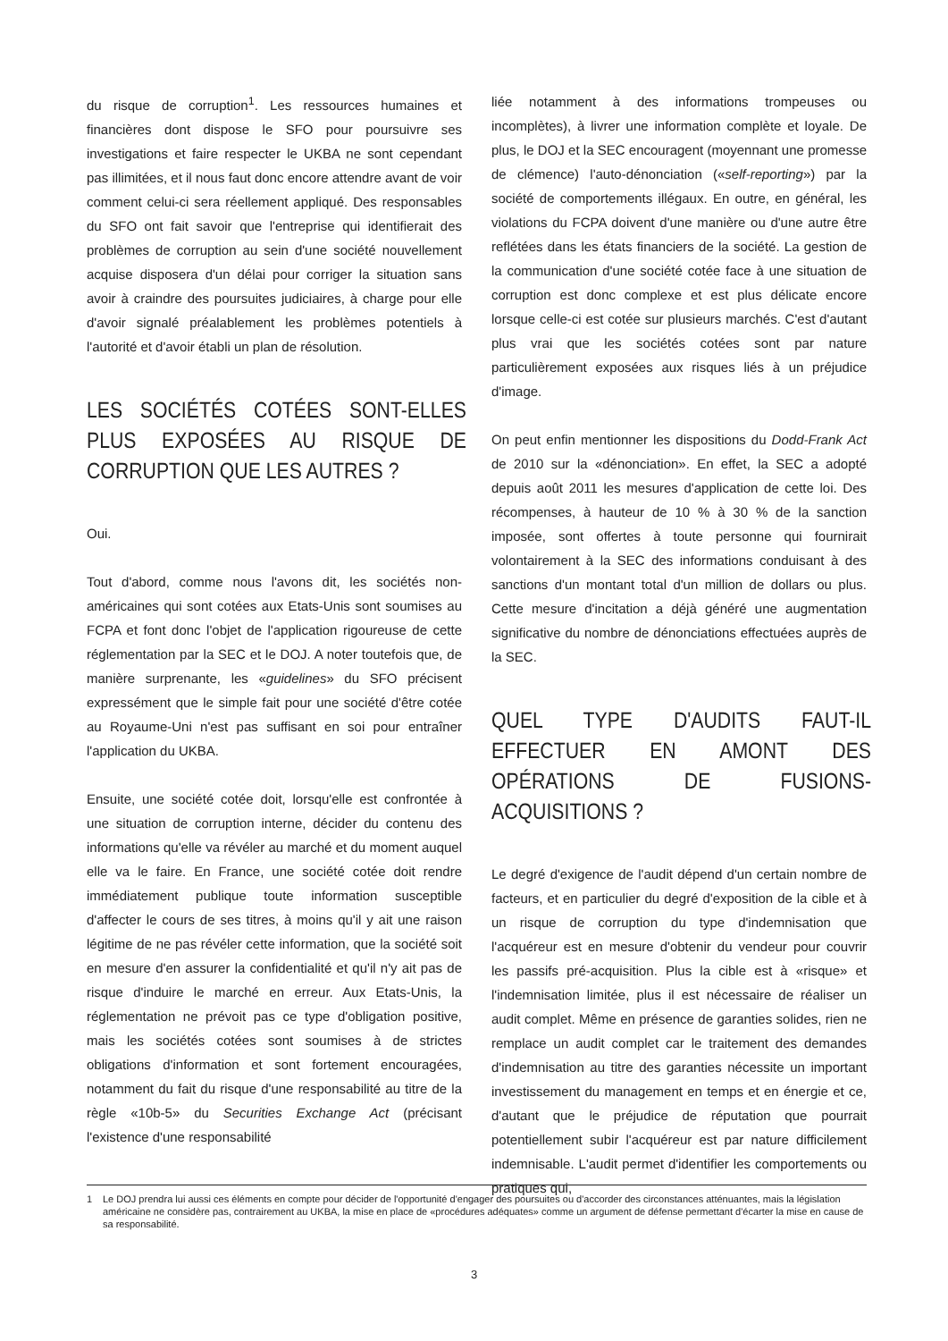du risque de corruption<sup>1</sup>. Les ressources humaines et financières dont dispose le SFO pour poursuivre ses investigations et faire respecter le UKBA ne sont cependant pas illimitées, et il nous faut donc encore attendre avant de voir comment celui-ci sera réellement appliqué. Des responsables du SFO ont fait savoir que l'entreprise qui identifierait des problèmes de corruption au sein d'une société nouvellement acquise disposera d'un délai pour corriger la situation sans avoir à craindre des poursuites judiciaires, à charge pour elle d'avoir signalé préalablement les problèmes potentiels à l'autorité et d'avoir établi un plan de résolution.
LES SOCIÉTÉS COTÉES SONT-ELLES PLUS EXPOSÉES AU RISQUE DE CORRUPTION QUE LES AUTRES ?
Oui.
Tout d'abord, comme nous l'avons dit, les sociétés non-américaines qui sont cotées aux Etats-Unis sont soumises au FCPA et font donc l'objet de l'application rigoureuse de cette réglementation par la SEC et le DOJ. A noter toutefois que, de manière surprenante, les «guidelines» du SFO précisent expressément que le simple fait pour une société d'être cotée au Royaume-Uni n'est pas suffisant en soi pour entraîner l'application du UKBA.
Ensuite, une société cotée doit, lorsqu'elle est confrontée à une situation de corruption interne, décider du contenu des informations qu'elle va révéler au marché et du moment auquel elle va le faire. En France, une société cotée doit rendre immédiatement publique toute information susceptible d'affecter le cours de ses titres, à moins qu'il y ait une raison légitime de ne pas révéler cette information, que la société soit en mesure d'en assurer la confidentialité et qu'il n'y ait pas de risque d'induire le marché en erreur. Aux Etats-Unis, la réglementation ne prévoit pas ce type d'obligation positive, mais les sociétés cotées sont soumises à de strictes obligations d'information et sont fortement encouragées, notamment du fait du risque d'une responsabilité au titre de la règle «10b-5» du Securities Exchange Act (précisant l'existence d'une responsabilité
liée notamment à des informations trompeuses ou incomplètes), à livrer une information complète et loyale. De plus, le DOJ et la SEC encouragent (moyennant une promesse de clémence) l'auto-dénonciation («self-reporting») par la société de comportements illégaux. En outre, en général, les violations du FCPA doivent d'une manière ou d'une autre être reflétées dans les états financiers de la société. La gestion de la communication d'une société cotée face à une situation de corruption est donc complexe et est plus délicate encore lorsque celle-ci est cotée sur plusieurs marchés. C'est d'autant plus vrai que les sociétés cotées sont par nature particulièrement exposées aux risques liés à un préjudice d'image.
On peut enfin mentionner les dispositions du Dodd-Frank Act de 2010 sur la «dénonciation». En effet, la SEC a adopté depuis août 2011 les mesures d'application de cette loi. Des récompenses, à hauteur de 10 % à 30 % de la sanction imposée, sont offertes à toute personne qui fournirait volontairement à la SEC des informations conduisant à des sanctions d'un montant total d'un million de dollars ou plus. Cette mesure d'incitation a déjà généré une augmentation significative du nombre de dénonciations effectuées auprès de la SEC.
QUEL TYPE D'AUDITS FAUT-IL EFFECTUER EN AMONT DES OPÉRATIONS DE FUSIONS-ACQUISITIONS ?
Le degré d'exigence de l'audit dépend d'un certain nombre de facteurs, et en particulier du degré d'exposition de la cible et à un risque de corruption du type d'indemnisation que l'acquéreur est en mesure d'obtenir du vendeur pour couvrir les passifs pré-acquisition. Plus la cible est à «risque» et l'indemnisation limitée, plus il est nécessaire de réaliser un audit complet. Même en présence de garanties solides, rien ne remplace un audit complet car le traitement des demandes d'indemnisation au titre des garanties nécessite un important investissement du management en temps et en énergie et ce, d'autant que le préjudice de réputation que pourrait potentiellement subir l'acquéreur est par nature difficilement indemnisable. L'audit permet d'identifier les comportements ou pratiques qui,
1 Le DOJ prendra lui aussi ces éléments en compte pour décider de l'opportunité d'engager des poursuites ou d'accorder des circonstances atténuantes, mais la législation américaine ne considère pas, contrairement au UKBA, la mise en place de «procédures adéquates» comme un argument de défense permettant d'écarter la mise en cause de sa responsabilité.
3